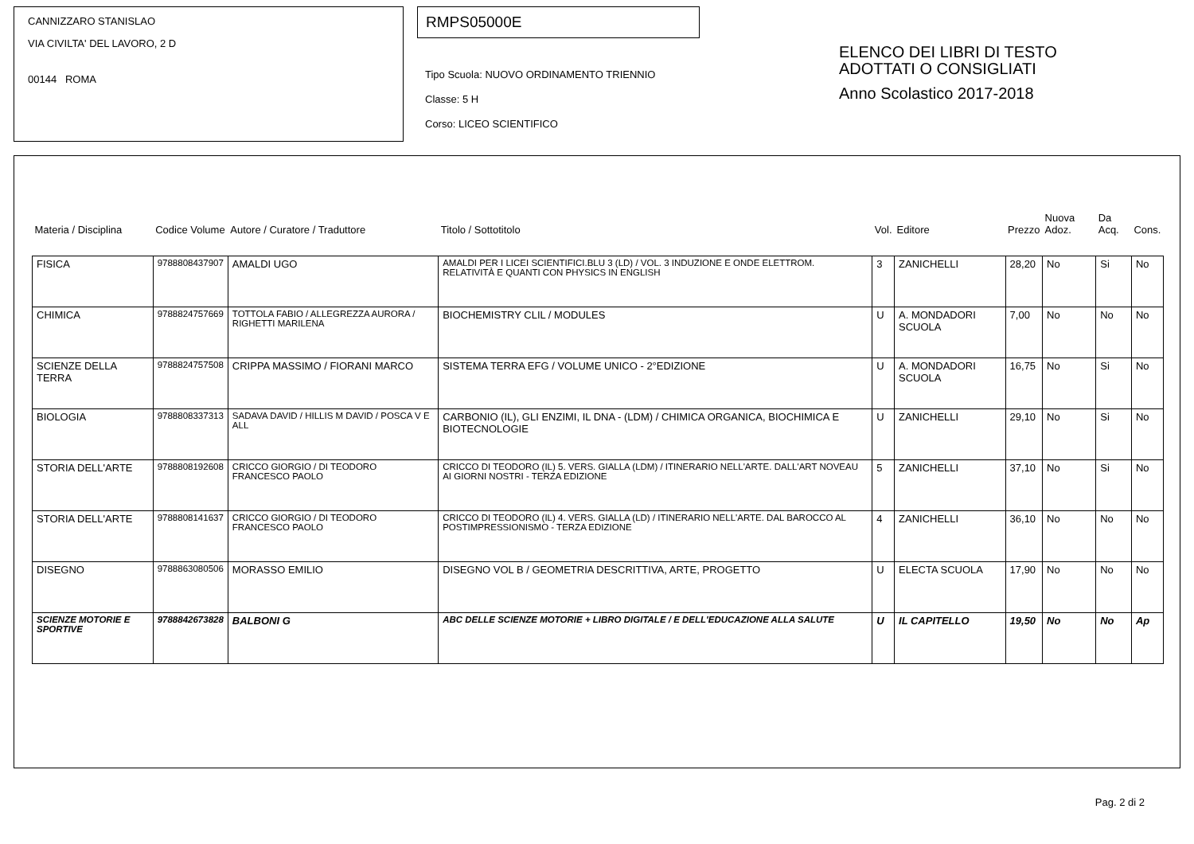CANNIZZARO STANISLAO
VIA CIVILTA' DEL LAVORO, 2 D
00144 ROMA
RMPS05000E
Tipo Scuola: NUOVO ORDINAMENTO TRIENNIO
Classe: 5 H
Corso: LICEO SCIENTIFICO
ELENCO DEI LIBRI DI TESTO
ADOTTATI O CONSIGLIATI
Anno Scolastico 2017-2018
| Materia / Disciplina | Codice Volume | Autore / Curatore / Traduttore | Titolo / Sottotitolo | Vol. | Editore | Prezzo | Nuova Adoz. | Da Acq. | Cons. |
| --- | --- | --- | --- | --- | --- | --- | --- | --- | --- |
| FISICA | 9788808437907 | AMALDI UGO | AMALDI PER I LICEI SCIENTIFICI.BLU 3 (LD) / VOL. 3 INDUZIONE E ONDE ELETTROM. RELATIVITÀ E QUANTI CON PHYSICS IN ENGLISH | 3 | ZANICHELLI | 28,20 | No | Si | No |
| CHIMICA | 9788824757669 | TOTTOLA FABIO / ALLEGREZZA AURORA / RIGHETTI MARILENA | BIOCHEMISTRY CLIL / MODULES | U | A. MONDADORI SCUOLA | 7,00 | No | No | No |
| SCIENZE DELLA TERRA | 9788824757508 | CRIPPA MASSIMO / FIORANI MARCO | SISTEMA TERRA EFG / VOLUME UNICO - 2°EDIZIONE | U | A. MONDADORI SCUOLA | 16,75 | No | Si | No |
| BIOLOGIA | 9788808337313 | SADAVA DAVID / HILLIS M DAVID / POSCA V E ALL | CARBONIO (IL), GLI ENZIMI, IL DNA - (LDM) / CHIMICA ORGANICA, BIOCHIMICA E BIOTECNOLOGIE | U | ZANICHELLI | 29,10 | No | Si | No |
| STORIA DELL'ARTE | 9788808192608 | CRICCO GIORGIO / DI TEODORO FRANCESCO PAOLO | CRICCO DI TEODORO (IL) 5. VERS. GIALLA (LDM) / ITINERARIO NELL'ARTE. DALL'ART NOVEAU AI GIORNI NOSTRI - TERZA EDIZIONE | 5 | ZANICHELLI | 37,10 | No | Si | No |
| STORIA DELL'ARTE | 9788808141637 | CRICCO GIORGIO / DI TEODORO FRANCESCO PAOLO | CRICCO DI TEODORO (IL) 4. VERS. GIALLA (LD) / ITINERARIO NELL'ARTE. DAL BAROCCO AL POSTIMPRESSIONISMO - TERZA EDIZIONE | 4 | ZANICHELLI | 36,10 | No | No | No |
| DISEGNO | 9788863080506 | MORASSO EMILIO | DISEGNO VOL B / GEOMETRIA DESCRITTIVA, ARTE, PROGETTO | U | ELECTA SCUOLA | 17,90 | No | No | No |
| SCIENZE MOTORIE E SPORTIVE | 9788842673828 | BALBONI G | ABC DELLE SCIENZE MOTORIE + LIBRO DIGITALE / E DELL'EDUCAZIONE ALLA SALUTE | U | IL CAPITELLO | 19,50 | No | No | Ap |
Pag. 2 di 2